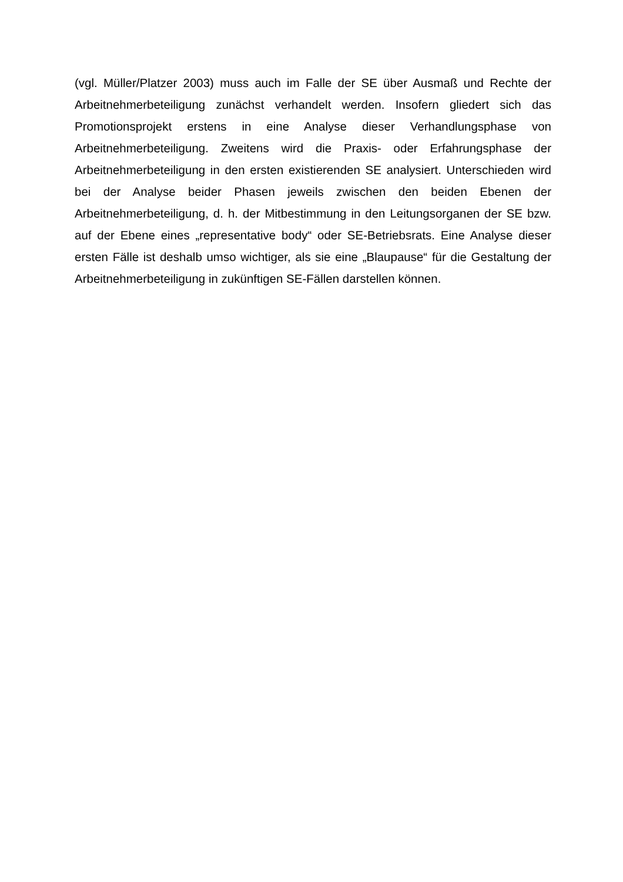(vgl. Müller/Platzer 2003) muss auch im Falle der SE über Ausmaß und Rechte der Arbeitnehmerbeteiligung zunächst verhandelt werden. Insofern gliedert sich das Promotionsprojekt erstens in eine Analyse dieser Verhandlungsphase von Arbeitnehmerbeteiligung. Zweitens wird die Praxis- oder Erfahrungsphase der Arbeitnehmerbeteiligung in den ersten existierenden SE analysiert. Unterschieden wird bei der Analyse beider Phasen jeweils zwischen den beiden Ebenen der Arbeitnehmerbeteiligung, d. h. der Mitbestimmung in den Leitungsorganen der SE bzw. auf der Ebene eines „representative body“ oder SE-Betriebsrats. Eine Analyse dieser ersten Fälle ist deshalb umso wichtiger, als sie eine „Blaupause“ für die Gestaltung der Arbeitnehmerbeteiligung in zukünftigen SE-Fällen darstellen können.